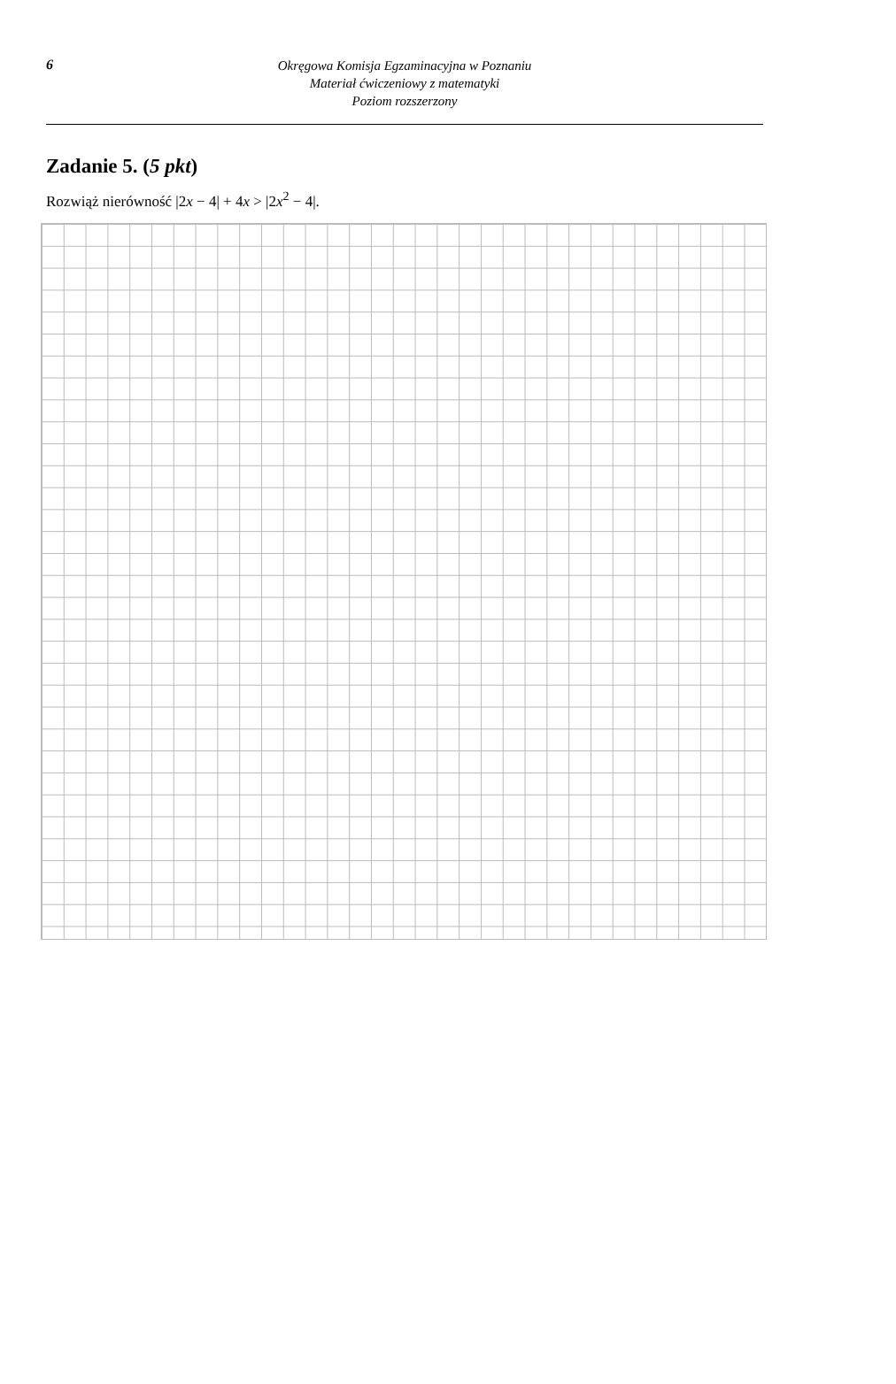6
Okręgowa Komisja Egzaminacyjna w Poznaniu
Materiał ćwiczeniowy z matematyki
Poziom rozszerzony
Zadanie 5. (5 pkt)
Rozwiąż nierówność |2x − 4| + 4x > |2x<sup>2</sup> − 4|.